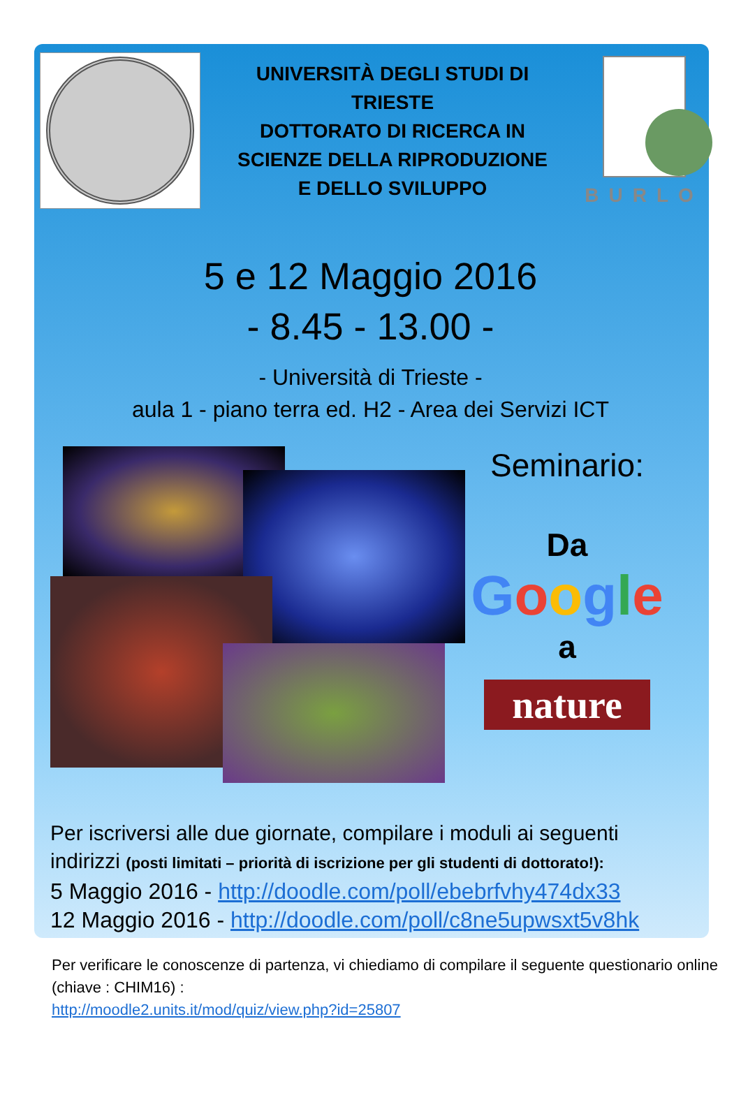UNIVERSITÀ DEGLI STUDI DI
TRIESTE
DOTTORATO DI RICERCA IN
SCIENZE DELLA RIPRODUZIONE
E DELLO SVILUPPO
BURLO
5 e 12 Maggio 2016
- 8.45 - 13.00 -
- Università di Trieste -
aula 1 - piano terra ed. H2 - Area dei Servizi ICT
Seminario:
Da
Google
a
nature
Per iscriversi alle due giornate, compilare i moduli ai seguenti indirizzi (posti limitati – priorità di iscrizione per gli studenti di dottorato!):
5 Maggio 2016 - http://doodle.com/poll/ebebrfvhy474dx33
12 Maggio 2016 - http://doodle.com/poll/c8ne5upwsxt5v8hk
Per verificare le conoscenze di partenza, vi chiediamo di compilare il seguente questionario online (chiave : CHIM16) :
http://moodle2.units.it/mod/quiz/view.php?id=25807